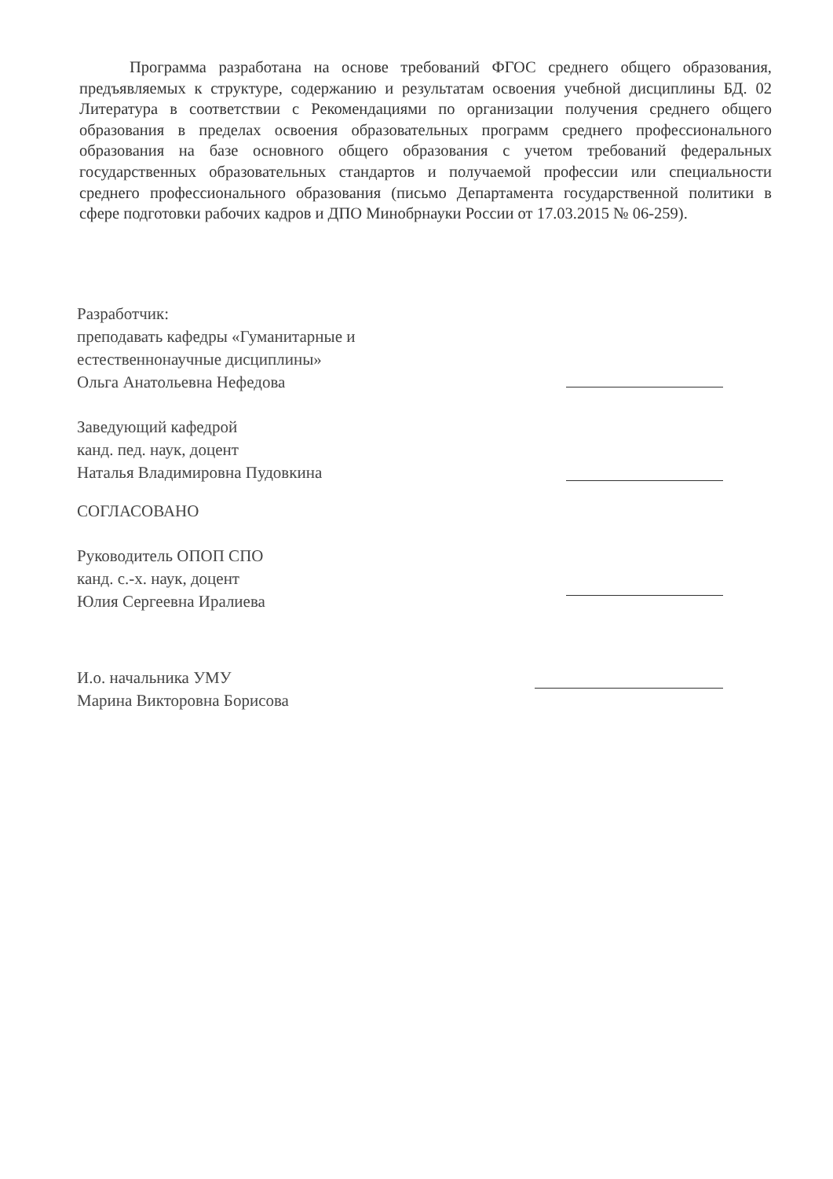Программа разработана на основе требований ФГОС среднего общего образования, предъявляемых к структуре, содержанию и результатам освоения учебной дисциплины БД. 02 Литература в соответствии с Рекомендациями по организации получения среднего общего образования в пределах освоения образовательных программ среднего профессионального образования на базе основного общего образования с учетом требований федеральных государственных образовательных стандартов и получаемой профессии или специальности среднего профессионального образования (письмо Департамента государственной политики в сфере подготовки рабочих кадров и ДПО Минобрнауки России от 17.03.2015 № 06-259).
Разработчик:
преподавать кафедры «Гуманитарные и
естественнонаучные дисциплины»
Ольга Анатольевна Нефедова
Заведующий кафедрой
канд. пед. наук, доцент
Наталья Владимировна Пудовкина
СОГЛАСОВАНО
Руководитель ОПОП СПО
канд. с.-х. наук, доцент
Юлия Сергеевна Иралиева
И.о. начальника УМУ
Марина Викторовна Борисова